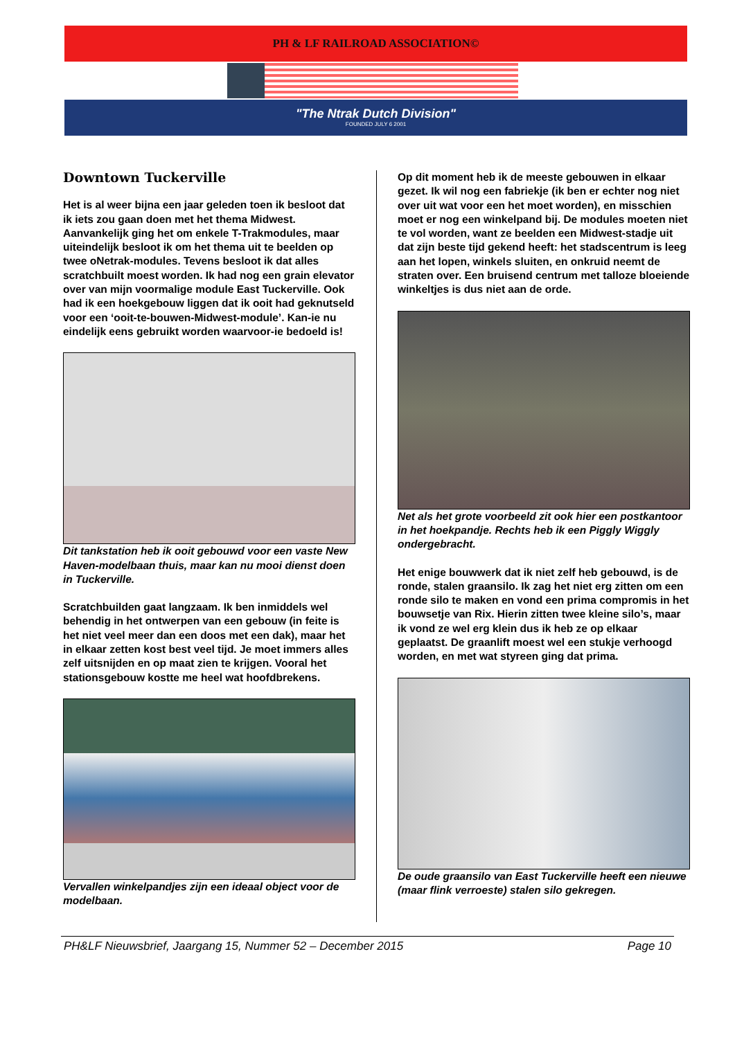PH & LF RAILROAD ASSOCIATION©
"The Ntrak Dutch Division"
FOUNDED JULY 6 2001
Downtown Tuckerville
Het is al weer bijna een jaar geleden toen ik besloot dat ik iets zou gaan doen met het thema Midwest. Aanvankelijk ging het om enkele T-Trakmodules, maar uiteindelijk besloot ik om het thema uit te beelden op twee oNetrak-modules. Tevens besloot ik dat alles scratchbuilt moest worden. Ik had nog een grain elevator over van mijn voormalige module East Tuckerville. Ook had ik een hoekgebouw liggen dat ik ooit had geknutseld voor een ‘ooit-te-bouwen-Midwest-module’. Kan-ie nu eindelijk eens gebruikt worden waarvoor-ie bedoeld is!
Dit tankstation heb ik ooit gebouwd voor een vaste New Haven-modelbaan thuis, maar kan nu mooi dienst doen in Tuckerville.
Scratchbuilden gaat langzaam. Ik ben inmiddels wel behendig in het ontwerpen van een gebouw (in feite is het niet veel meer dan een doos met een dak), maar het in elkaar zetten kost best veel tijd. Je moet immers alles zelf uitsnijden en op maat zien te krijgen. Vooral het stationsgebouw kostte me heel wat hoofdbrekens.
Vervallen winkelpandjes zijn een ideaal object voor de modelbaan.
Op dit moment heb ik de meeste gebouwen in elkaar gezet. Ik wil nog een fabriekje (ik ben er echter nog niet over uit wat voor een het moet worden), en misschien moet er nog een winkelpand bij. De modules moeten niet te vol worden, want ze beelden een Midwest-stadje uit dat zijn beste tijd gekend heeft: het stadscentrum is leeg aan het lopen, winkels sluiten, en onkruid neemt de straten over. Een bruisend centrum met talloze bloeiende winkeltjes is dus niet aan de orde.
Net als het grote voorbeeld zit ook hier een postkantoor in het hoekpandje. Rechts heb ik een Piggly Wiggly ondergebracht.
Het enige bouwwerk dat ik niet zelf heb gebouwd, is de ronde, stalen graansilo. Ik zag het niet erg zitten om een ronde silo te maken en vond een prima compromis in het bouwsetje van Rix. Hierin zitten twee kleine silo’s, maar ik vond ze wel erg klein dus ik heb ze op elkaar geplaatst. De graanlift moest wel een stukje verhoogd worden, en met wat styreen ging dat prima.
De oude graansilo van East Tuckerville heeft een nieuwe (maar flink verroeste) stalen silo gekregen.
PH&LF Nieuwsbrief, Jaargang 15, Nummer 52 – December 2015 Page 10